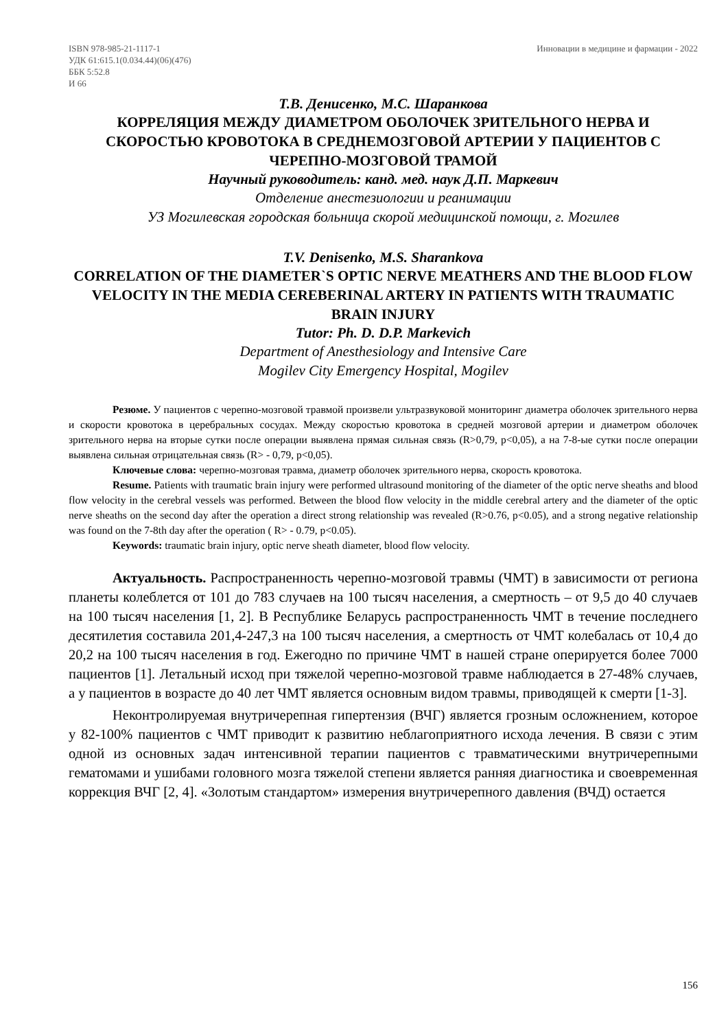ISBN 978-985-21-1117-1
УДК 61:615.1(0.034.44)(06)(476)
ББК 5:52.8
И 66
Инновации в медицине и фармации - 2022
Т.В. Денисенко, М.С. Шаранкова
КОРРЕЛЯЦИЯ МЕЖДУ ДИАМЕТРОМ ОБОЛОЧЕК ЗРИТЕЛЬНОГО НЕРВА И СКОРОСТЬЮ КРОВОТОКА В СРЕДНЕМОЗГОВОЙ АРТЕРИИ У ПАЦИЕНТОВ С ЧЕРЕПНО-МОЗГОВОЙ ТРАМОЙ
Научный руководитель: канд. мед. наук Д.П. Маркевич
Отделение анестезиологии и реанимации
УЗ Могилевская городская больница скорой медицинской помощи, г. Могилев
T.V. Denisenko, M.S. Sharankova
CORRELATION OF THE DIAMETER`S OPTIC NERVE MEATHERS AND THE BLOOD FLOW VELOCITY IN THE MEDIA CEREBERINAL ARTERY IN PATIENTS WITH TRAUMATIC BRAIN INJURY
Tutor: Ph. D. D.P. Markevich
Department of Anesthesiology and Intensive Care
Mogilev City Emergency Hospital, Mogilev
Резюме. У пациентов с черепно-мозговой травмой произвели ультразвуковой мониторинг диаметра оболочек зрительного нерва и скорости кровотока в церебральных сосудах. Между скоростью кровотока в средней мозговой артерии и диаметром оболочек зрительного нерва на вторые сутки после операции выявлена прямая сильная связь (R>0,79, p<0,05), а на 7-8-ые сутки после операции выявлена сильная отрицательная связь (R> - 0,79, p<0,05).
Ключевые слова: черепно-мозговая травма, диаметр оболочек зрительного нерва, скорость кровотока.
Resume. Patients with traumatic brain injury were performed ultrasound monitoring of the diameter of the optic nerve sheaths and blood flow velocity in the cerebral vessels was performed. Between the blood flow velocity in the middle cerebral artery and the diameter of the optic nerve sheaths on the second day after the operation a direct strong relationship was revealed (R>0.76, p<0.05), and a strong negative relationship was found on the 7-8th day after the operation ( R> - 0.79, p<0.05).
Keywords: traumatic brain injury, optic nerve sheath diameter, blood flow velocity.
Актуальность. Распространенность черепно-мозговой травмы (ЧМТ) в зависимости от региона планеты колеблется от 101 до 783 случаев на 100 тысяч населения, а смертность – от 9,5 до 40 случаев на 100 тысяч населения [1, 2]. В Республике Беларусь распространенность ЧМТ в течение последнего десятилетия составила 201,4-247,3 на 100 тысяч населения, а смертность от ЧМТ колебалась от 10,4 до 20,2 на 100 тысяч населения в год. Ежегодно по причине ЧМТ в нашей стране оперируется более 7000 пациентов [1]. Летальный исход при тяжелой черепно-мозговой травме наблюдается в 27-48% случаев, а у пациентов в возрасте до 40 лет ЧМТ является основным видом травмы, приводящей к смерти [1-3].
Неконтролируемая внутричерепная гипертензия (ВЧГ) является грозным осложнением, которое у 82-100% пациентов с ЧМТ приводит к развитию неблагоприятного исхода лечения. В связи с этим одной из основных задач интенсивной терапии пациентов с травматическими внутричерепными гематомами и ушибами головного мозга тяжелой степени является ранняя диагностика и своевременная коррекция ВЧГ [2, 4]. «Золотым стандартом» измерения внутричерепного давления (ВЧД) остается
156